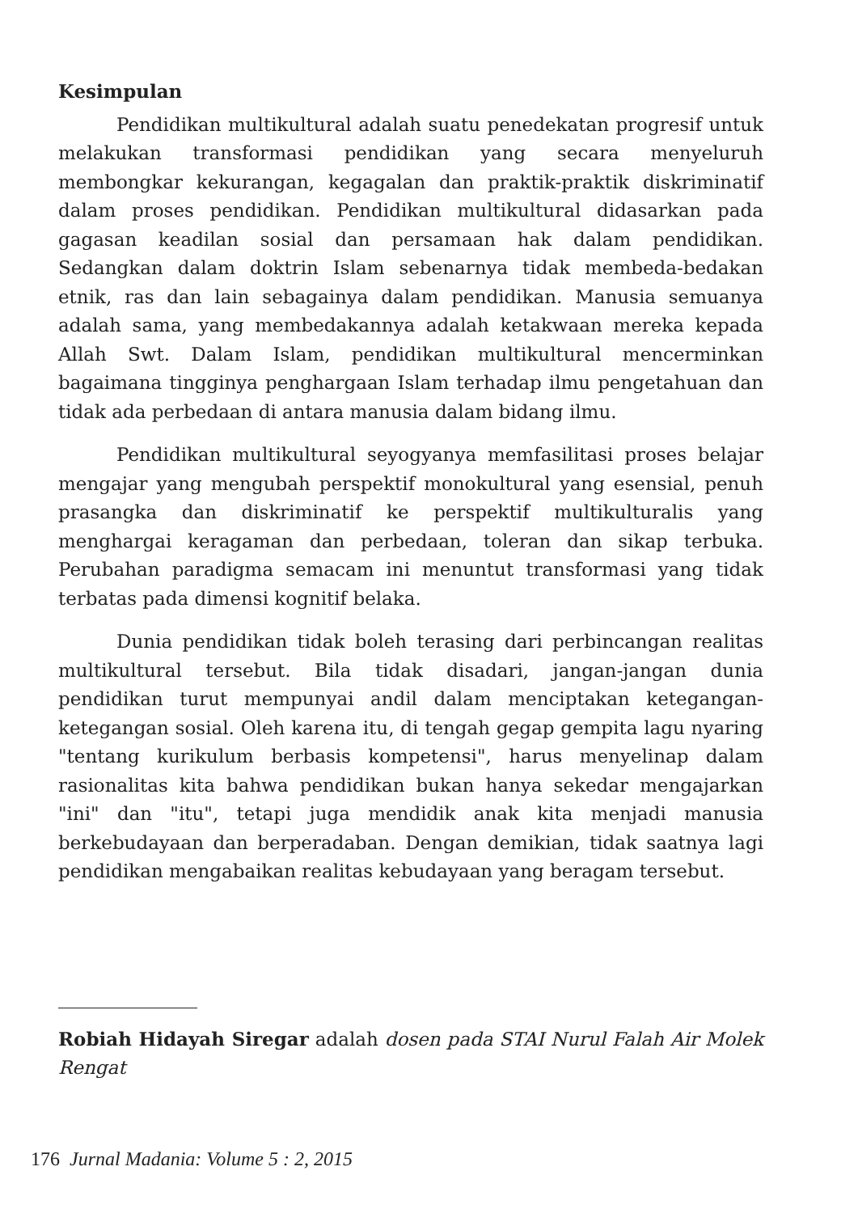Kesimpulan
Pendidikan multikultural adalah suatu penedekatan progresif untuk melakukan transformasi pendidikan yang secara menyeluruh membongkar kekurangan, kegagalan dan praktik-praktik diskriminatif dalam proses pendidikan. Pendidikan multikultural didasarkan pada gagasan keadilan sosial dan persamaan hak dalam pendidikan. Sedangkan dalam doktrin Islam sebenarnya tidak membeda-bedakan etnik, ras dan lain sebagainya dalam pendidikan. Manusia semuanya adalah sama, yang membedakannya adalah ketakwaan mereka kepada Allah Swt. Dalam Islam, pendidikan multikultural mencerminkan bagaimana tingginya penghargaan Islam terhadap ilmu pengetahuan dan tidak ada perbedaan di antara manusia dalam bidang ilmu.
Pendidikan multikultural seyogyanya memfasilitasi proses belajar mengajar yang mengubah perspektif monokultural yang esensial, penuh prasangka dan diskriminatif ke perspektif multikulturalis yang menghargai keragaman dan perbedaan, toleran dan sikap terbuka. Perubahan paradigma semacam ini menuntut transformasi yang tidak terbatas pada dimensi kognitif belaka.
Dunia pendidikan tidak boleh terasing dari perbincangan realitas multikultural tersebut. Bila tidak disadari, jangan-jangan dunia pendidikan turut mempunyai andil dalam menciptakan ketegangan-ketegangan sosial. Oleh karena itu, di tengah gegap gempita lagu nyaring "tentang kurikulum berbasis kompetensi", harus menyelinap dalam rasionalitas kita bahwa pendidikan bukan hanya sekedar mengajarkan "ini" dan "itu", tetapi juga mendidik anak kita menjadi manusia berkebudayaan dan berperadaban. Dengan demikian, tidak saatnya lagi pendidikan mengabaikan realitas kebudayaan yang beragam tersebut.
Robiah Hidayah Siregar adalah dosen pada STAI Nurul Falah Air Molek Rengat
176 Jurnal Madania: Volume 5 : 2, 2015